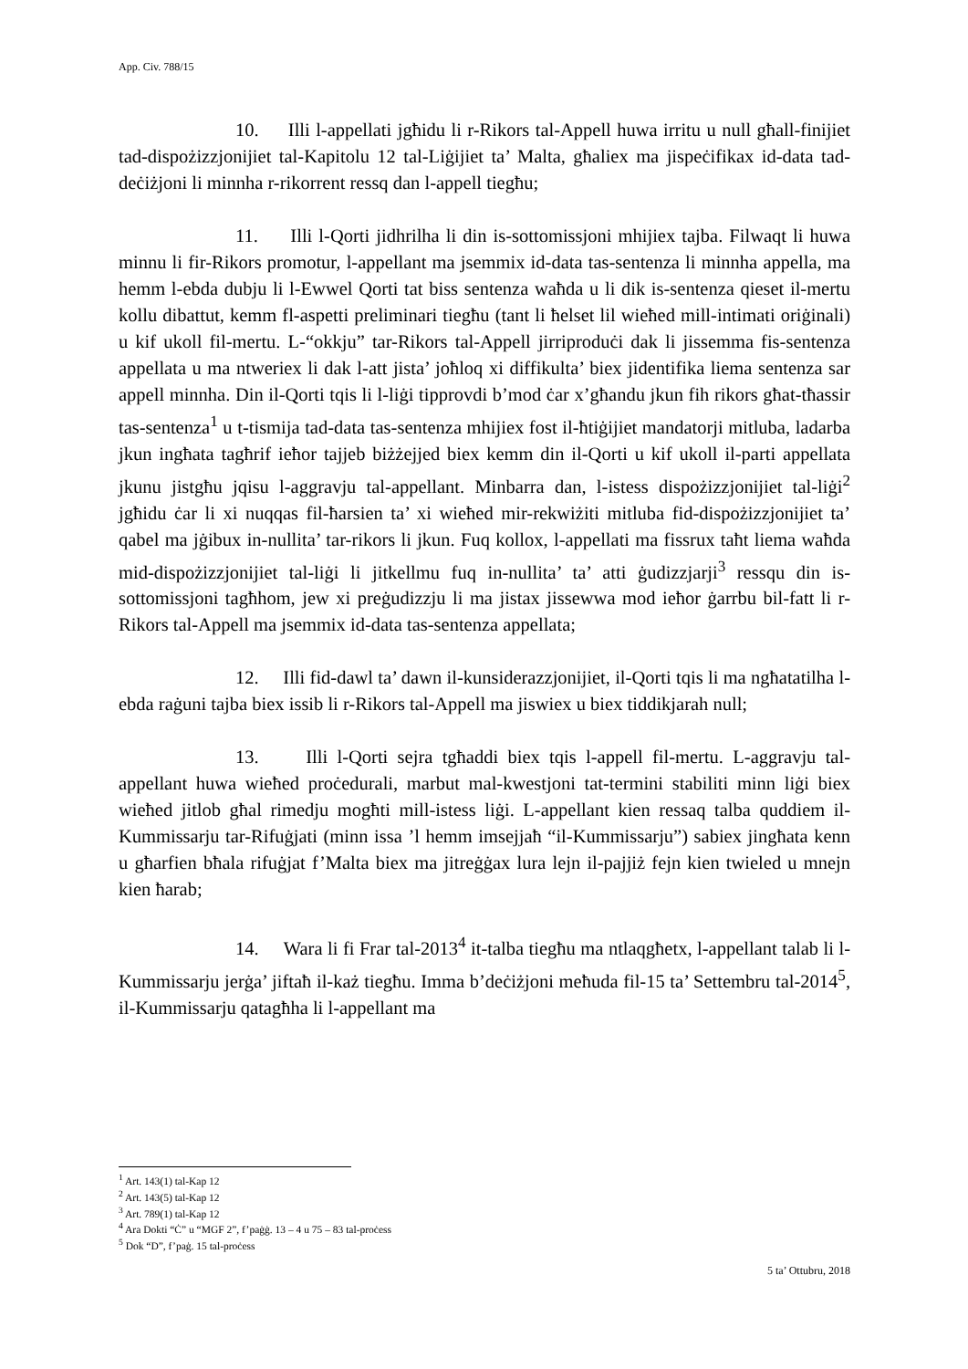App. Civ. 788/15
10. Illi l-appellati jgħidu li r-Rikors tal-Appell huwa irritu u null għall-finijiet tad-dispożizzjonijiet tal-Kapitolu 12 tal-Liġijiet ta’ Malta, għaliex ma jispeċifikax id-data tad-deċiżjoni li minnha r-rikorrent ressq dan l-appell tiegħu;
11. Illi l-Qorti jidhrilha li din is-sottomissjoni mhijiex tajba. Filwaqt li huwa minnu li fir-Rikors promotur, l-appellant ma jsemmix id-data tas-sentenza li minnha appella, ma hemm l-ebda dubju li l-Ewwel Qorti tat biss sentenza waħda u li dik is-sentenza qieset il-mertu kollu dibattut, kemm fl-aspetti preliminari tiegħu (tant li ħelset lil wieħed mill-intimati oriġinali) u kif ukoll fil-mertu. L-“okkju” tar-Rikors tal-Appell jirriproduċi dak li jissemma fis-sentenza appellata u ma ntweriex li dak l-att jista’ joħloq xi diffikulta’ biex jidentifika liema sentenza sar appell minnha. Din il-Qorti tqis li l-liġi tipprovdi b’mod ċar x’għandu jkun fih rikors għat-tħassir tas-sentenza<sup>1</sup> u t-tismija tad-data tas-sentenza mhijiex fost il-ħtiġijiet mandatorji mitluba, ladarba jkun ingħata tagħrif ieħor tajjeb biżżejjed biex kemm din il-Qorti u kif ukoll il-parti appellata jkunu jistgħu jqisu l-aggravju tal-appellant. Minbarra dan, l-istess dispożizzjonijiet tal-liġi<sup>2</sup> jgħidu ċar li xi nuqqas fil-ħarsien ta’ xi wieħed mir-rekwiżiti mitluba fid-dispożizzjonijiet ta’ qabel ma jġibux in-nullita’ tar-rikors li jkun. Fuq kollox, l-appellati ma fissrux taħt liema waħda mid-dispożizzjonijiet tal-liġi li jitkellmu fuq in-nullita’ ta’ atti ġudizzjarji<sup>3</sup> ressqu din is-sottomissjoni tagħhom, jew xi preġudizzju li ma jistax jissewwa mod ieħor ġarrbu bil-fatt li r-Rikors tal-Appell ma jsemmix id-data tas-sentenza appellata;
12. Illi fid-dawl ta’ dawn il-kunsiderazzjonijiet, il-Qorti tqis li ma ngħatatilha l-ebda raġuni tajba biex issib li r-Rikors tal-Appell ma jiswiex u biex tiddikjarah null;
13. Illi l-Qorti sejra tgħaddi biex tqis l-appell fil-mertu. L-aggravju tal-appellant huwa wieħed proċedurali, marbut mal-kwestjoni tat-termini stabiliti minn liġi biex wieħed jitlob għal rimedju mogħti mill-istess liġi. L-appellant kien ressaq talba quddiem il-Kummissarju tar-Rifuġjati (minn issa ’l hemm imsejjaħ “il-Kummissarju”) sabiex jingħata kenn u għarfien bħala rifuġjat f’Malta biex ma jitreġġax lura lejn il-pajjiż fejn kien twieled u mnejn kien ħarab;
14. Wara li fi Frar tal-2013<sup>4</sup> it-talba tiegħu ma ntlaqgħetx, l-appellant talab li l-Kummissarju jerġa’ jiftaħ il-każ tiegħu. Imma b’deċiżjoni meħuda fil-15 ta’ Settembru tal-2014<sup>5</sup>, il-Kummissarju qatagħha li l-appellant ma
<sup>1</sup> Art. 143(1) tal-Kap 12
<sup>2</sup> Art. 143(5) tal-Kap 12
<sup>3</sup> Art. 789(1) tal-Kap 12
<sup>4</sup> Ara Dokti “Ċ” u “MGF 2”, f’paġġ. 13 – 4 u 75 – 83 tal-proċess
<sup>5</sup> Dok “D”, f’paġ. 15 tal-proċess
5 ta’ Ottubru, 2018